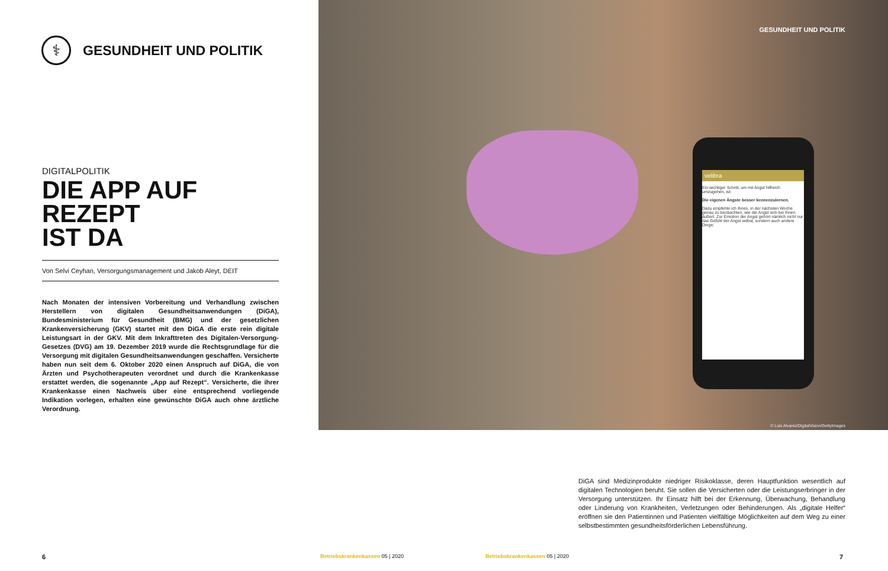⚕
GESUNDHEIT UND POLITIK
DIGITALPOLITIK
DIE APP AUF REZEPT
IST DA
Von Selvi Ceyhan, Versorgungsmanagement und Jakob Aleyt, DEIT
Nach Monaten der intensiven Vorbereitung und Verhandlung zwischen Herstellern von digitalen Gesundheitsanwendungen (DiGA), Bundesministerium für Gesundheit (BMG) und der gesetzlichen Krankenversicherung (GKV) startet mit den DiGA die erste rein digitale Leistungsart in der GKV. Mit dem Inkrafttreten des Digitalen-Versorgung-Gesetzes (DVG) am 19. Dezember 2019 wurde die Rechtsgrundlage für die Versorgung mit digitalen Gesundheitsanwendungen geschaffen. Versicherte haben nun seit dem 6. Oktober 2020 einen Anspruch auf DiGA, die von Ärzten und Psychotherapeuten verordnet und durch die Krankenkasse erstattet werden, die sogenannte „App auf Rezept“. Versicherte, die ihrer Krankenkasse einen Nachweis über eine entsprechend vorliegende Indikation vorlegen, erhalten eine gewünschte DiGA auch ohne ärztliche Verordnung.
GESUNDHEIT UND POLITIK
velibra
Ein wichtiger Schritt, um mit Angst hilfreich umzugehen, ist:
Die eigenen Ängste besser kennenzulernen.
Dazu empfehle ich Ihnen, in der nächsten Woche genau zu beobachten, wie die Angst sich bei Ihnen äußert. Zur Emotion der Angst gehört nämlich nicht nur das Gefühl der Angst selbst, sondern auch andere Dinge:
© Luis Alvarez/DigitalVision/GettyImages
DiGA sind Medizinprodukte niedriger Risikoklasse, deren Hauptfunktion wesentlich auf digitalen Technologien beruht. Sie sollen die Versicherten oder die Leistungserbringer in der Versorgung unterstützen. Ihr Einsatz hilft bei der Erkennung, Überwachung, Behandlung oder Linderung von Krankheiten, Verletzungen oder Behinderungen. Als „digitale Helfer“ eröffnen sie den Patientinnen und Patienten vielfältige Möglichkeiten auf dem Weg zu einer selbstbestimmten gesundheitsförderlichen Lebensführung.
6
Betriebskrankenkassen 05 | 2020
Betriebskrankenkassen 05 | 2020
7